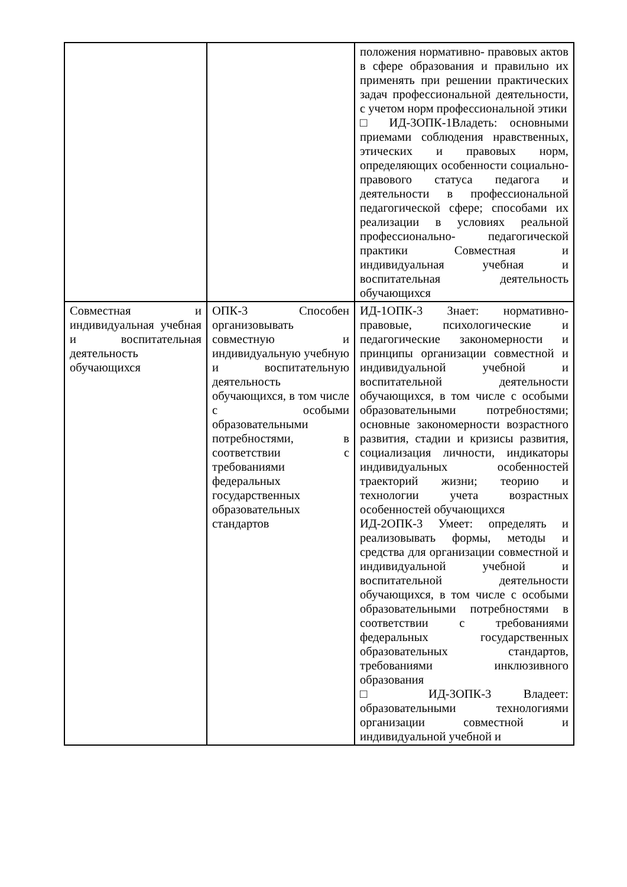| | | положения нормативно- правовых актов в сфере образования и правильно их применять при решении практических задач профессиональной деятельности, с учетом норм профессиональной этики □ ИД-3ОПК-1Владеть: основными приемами соблюдения нравственных, этических и правовых норм, определяющих особенности социально- правового статуса педагога и деятельности в профессиональной педагогической сфере; способами их реализации в условиях реальной профессионально- педагогической практики Совместная и индивидуальная учебная и воспитательная деятельность обучающихся |
| Совместная и индивидуальная учебная и воспитательная деятельность обучающихся | ОПК-3 Способен организовывать совместную и индивидуальную учебную и воспитательную деятельность обучающихся, в том числе с особыми образовательными потребностями, в соответствии с требованиями федеральных государственных образовательных стандартов | ИД-1ОПК-3 Знает: нормативно-правовые, психологические и педагогические закономерности и принципы организации совместной и индивидуальной учебной и воспитательной деятельности обучающихся, в том числе с особыми образовательными потребностями; основные закономерности возрастного развития, стадии и кризисы развития, социализация личности, индикаторы индивидуальных особенностей траекторий жизни; теорию и технологии учета возрастных особенностей обучающихся ИД-2ОПК-3 Умеет: определять и реализовывать формы, методы и средства для организации совместной и индивидуальной учебной и воспитательной деятельности обучающихся, в том числе с особыми образовательными потребностями в соответствии с требованиями федеральных государственных образовательных стандартов, требованиями инклюзивного образования □ ИД-3ОПК-3 Владеет: образовательными технологиями организации совместной и индивидуальной учебной и |